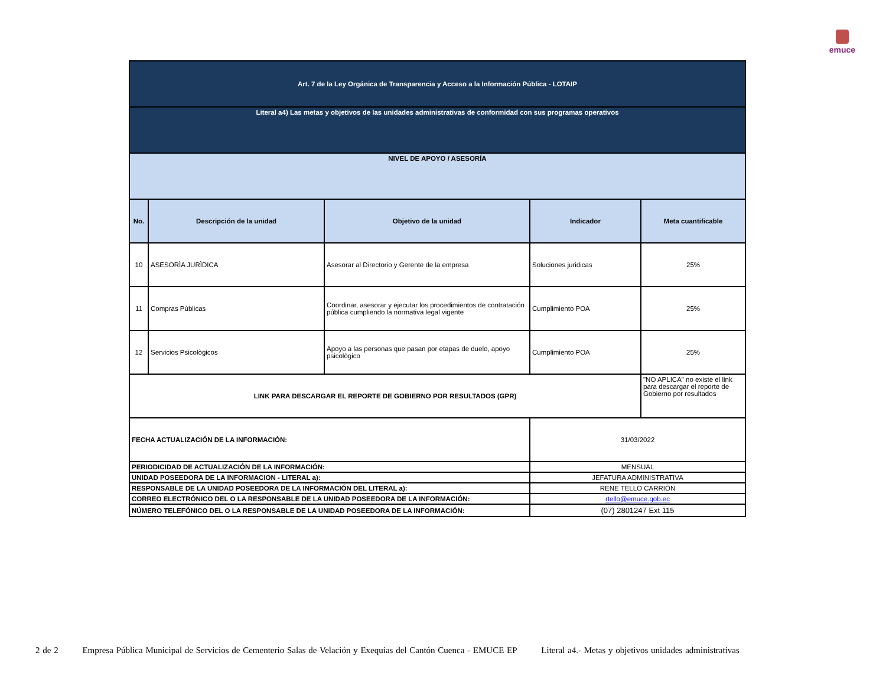emuce
| Art. 7 de la Ley Orgánica de Transparencia y Acceso a la Información Pública - LOTAIP | | | | |
| Literal a4) Las metas y objetivos de las unidades administrativas de conformidad con sus programas operativos | | | | |
| NIVEL DE APOYO / ASESORÍA | | | | |
| No. | Descripción de la unidad | Objetivo de la unidad | Indicador | Meta cuantificable |
| 10 | ASESORÌA JURÌDICA | Asesorar al Directorio y Gerente de la empresa | Soluciones juridicas | 25% |
| 11 | Compras Pùblicas | Coordinar, asesorar y ejecutar los procedimientos de contratación pública cumpliendo la normativa legal vigente | Cumplimiento POA | 25% |
| 12 | Servicios Psicològicos | Apoyo a las personas que pasan por etapas de duelo, apoyo psicològico | Cumplimiento POA | 25% |
| LINK PARA DESCARGAR EL REPORTE DE GOBIERNO POR RESULTADOS (GPR) | | | | "NO APLICA" no existe el link para descargar el reporte de Gobierno por resultados |
| FECHA ACTUALIZACIÓN DE LA INFORMACIÓN: | | | 31/03/2022 | |
| PERIODICIDAD DE ACTUALIZACIÓN DE LA INFORMACIÓN: | | | MENSUAL | |
| UNIDAD POSEEDORA DE LA INFORMACION - LITERAL a): | | | JEFATURA ADMINISTRATIVA | |
| RESPONSABLE DE LA UNIDAD POSEEDORA DE LA INFORMACIÓN DEL LITERAL a): | | | RENE TELLO CARRIÒN | |
| CORREO ELECTRÓNICO DEL O LA RESPONSABLE DE LA UNIDAD POSEEDORA DE LA INFORMACIÓN: | | | rtello@emuce.gob.ec | |
| NÚMERO TELEFÓNICO DEL O LA RESPONSABLE DE LA UNIDAD POSEEDORA DE LA INFORMACIÓN: | | | (07) 2801247 Ext 115 | |
2 de 2 Empresa Pública Municipal de Servicios de Cementerio Salas de Velación y Exequias del Cantón Cuenca - EMUCE EP Literal a4.- Metas y objetivos unidades administrativas